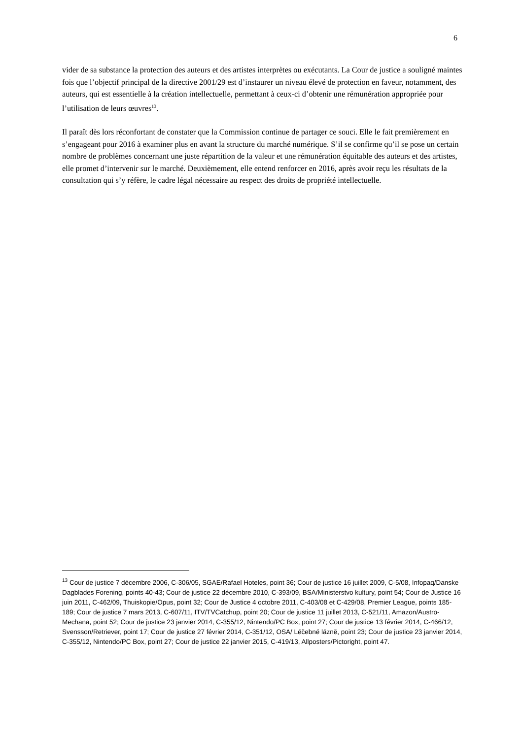6
vider de sa substance la protection des auteurs et des artistes interprètes ou exécutants. La Cour de justice a souligné maintes fois que l’objectif principal de la directive 2001/29 est d’instaurer un niveau élevé de protection en faveur, notamment, des auteurs, qui est essentielle à la création intellectuelle, permettant à ceux-ci d’obtenir une rémunération appropriée pour l’utilisation de leurs œuvres<sup>13</sup>.
Il paraît dès lors réconfortant de constater que la Commission continue de partager ce souci. Elle le fait premièrement en s’engageant pour 2016 à examiner plus en avant la structure du marché numérique. S’il se confirme qu’il se pose un certain nombre de problèmes concernant une juste répartition de la valeur et une rémunération équitable des auteurs et des artistes, elle promet d’intervenir sur le marché. Deuxièmement, elle entend renforcer en 2016, après avoir reçu les résultats de la consultation qui s’y réfère, le cadre légal nécessaire au respect des droits de propriété intellectuelle.
<sup>13</sup> Cour de justice 7 décembre 2006, C-306/05, SGAE/Rafael Hoteles, point 36; Cour de justice 16 juillet 2009, C-5/08, Infopaq/Danske Dagblades Forening, points 40-43; Cour de justice 22 décembre 2010, C-393/09, BSA/Ministerstvo kultury, point 54; Cour de Justice 16 juin 2011, C-462/09, Thuiskopie/Opus, point 32; Cour de Justice 4 octobre 2011, C-403/08 et C-429/08, Premier League, points 185-189; Cour de justice 7 mars 2013, C-607/11, ITV/TVCatchup, point 20; Cour de justice 11 juillet 2013, C-521/11, Amazon/Austro-Mechana, point 52; Cour de justice 23 janvier 2014, C-355/12, Nintendo/PC Box, point 27; Cour de justice 13 février 2014, C-466/12, Svensson/Retriever, point 17; Cour de justice 27 février 2014, C-351/12, OSA/ Léčebné lázně, point 23; Cour de justice 23 janvier 2014, C-355/12, Nintendo/PC Box, point 27; Cour de justice 22 janvier 2015, C-419/13, Allposters/Pictoright, point 47.